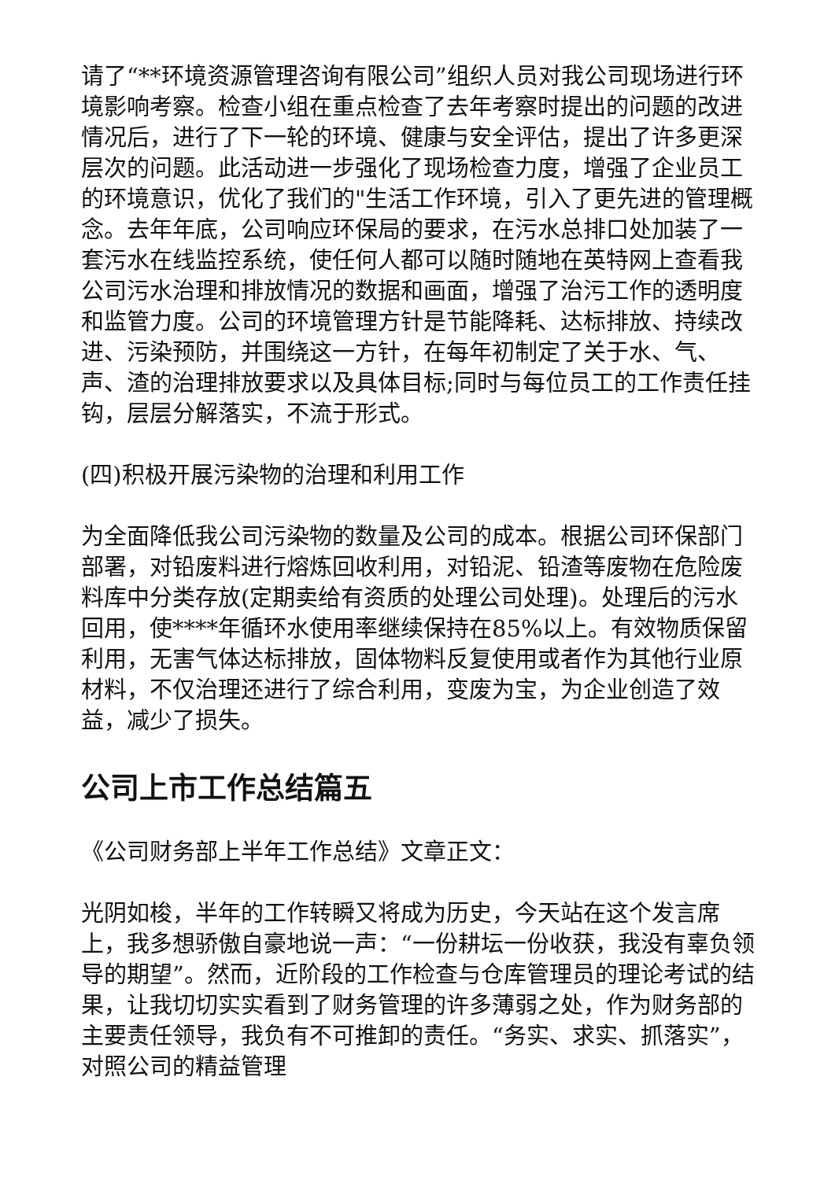请了“**环境资源管理咨询有限公司”组织人员对我公司现场进行环境影响考察。检查小组在重点检查了去年考察时提出的问题的改进情况后，进行了下一轮的环境、健康与安全评估，提出了许多更深层次的问题。此活动进一步强化了现场检查力度，增强了企业员工的环境意识，优化了我们的"生活工作环境，引入了更先进的管理概念。去年年底，公司响应环保局的要求，在污水总排口处加装了一套污水在线监控系统，使任何人都可以随时随地在英特网上查看我公司污水治理和排放情况的数据和画面，增强了治污工作的透明度和监管力度。公司的环境管理方针是节能降耗、达标排放、持续改进、污染预防，并围绕这一方针，在每年初制定了关于水、气、声、渣的治理排放要求以及具体目标;同时与每位员工的工作责任挂钩，层层分解落实，不流于形式。
(四)积极开展污染物的治理和利用工作
为全面降低我公司污染物的数量及公司的成本。根据公司环保部门部署，对铅废料进行熔炼回收利用，对铅泥、铅渣等废物在危险废料库中分类存放(定期卖给有资质的处理公司处理)。处理后的污水回用，使****年循环水使用率继续保持在85%以上。有效物质保留利用，无害气体达标排放，固体物料反复使用或者作为其他行业原材料，不仅治理还进行了综合利用，变废为宝，为企业创造了效益，减少了损失。
公司上市工作总结篇五
《公司财务部上半年工作总结》文章正文：
光阴如梭，半年的工作转瞬又将成为历史，今天站在这个发言席上，我多想骄傲自豪地说一声：“一份耕坛一份收获，我没有辜负领导的期望”。然而，近阶段的工作检查与仓库管理员的理论考试的结果，让我切切实实看到了财务管理的许多薄弱之处，作为财务部的主要责任领导，我负有不可推卸的责任。“务实、求实、抓落实”，对照公司的精益管理